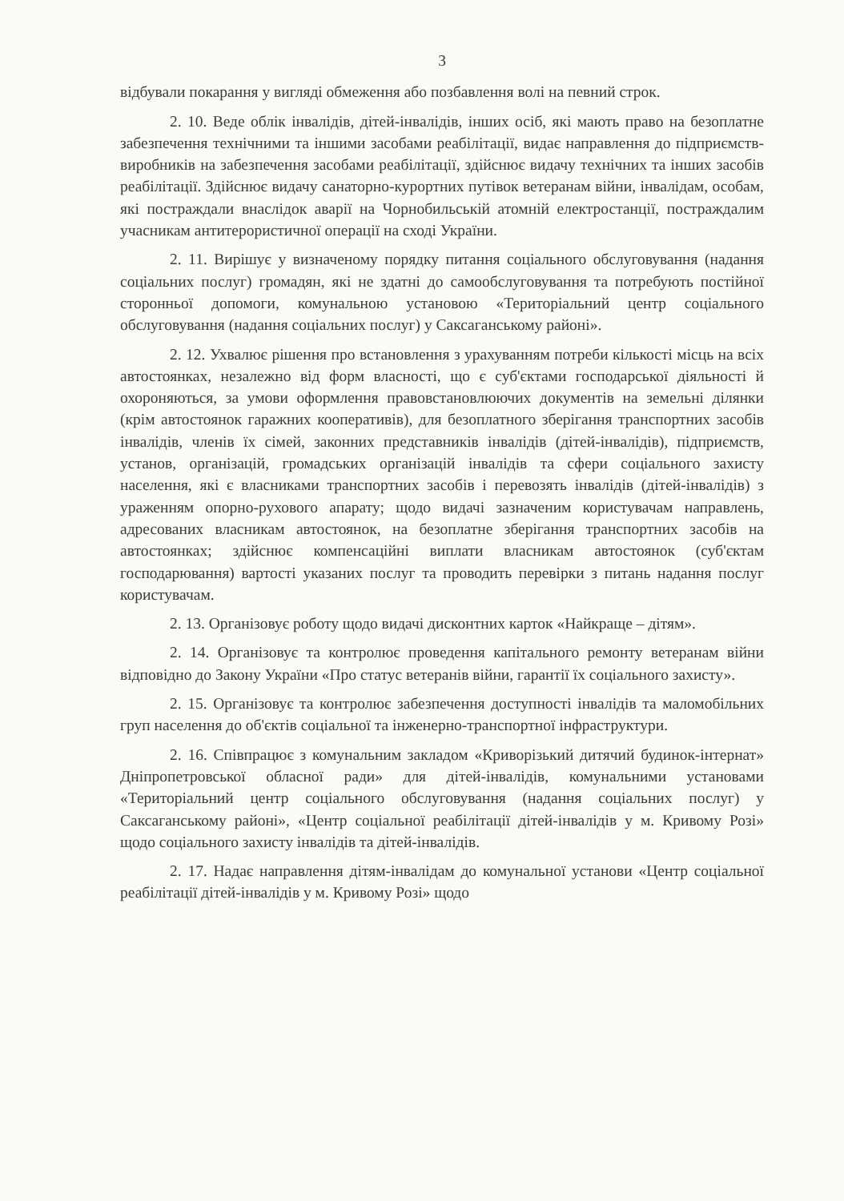3
відбували покарання у вигляді обмеження або позбавлення волі на певний строк.
2. 10. Веде облік інвалідів, дітей-інвалідів, інших осіб, які мають право на безоплатне забезпечення технічними та іншими засобами реабілітації, видає направлення до підприємств-виробників на забезпечення засобами реабілітації, здійснює видачу технічних та інших засобів реабілітації. Здійснює видачу санаторно-курортних путівок ветеранам війни, інвалідам, особам, які постраждали внаслідок аварії на Чорнобильській атомній електростанції, постраждалим учасникам антитерористичної операції на сході України.
2. 11. Вирішує у визначеному порядку питання соціального обслуговування (надання соціальних послуг) громадян, які не здатні до самообслуговування та потребують постійної сторонньої допомоги, комунальною установою «Територіальний центр соціального обслуговування (надання соціальних послуг) у Саксаганському районі».
2. 12. Ухвалює рішення про встановлення з урахуванням потреби кількості місць на всіх автостоянках, незалежно від форм власності, що є суб'єктами господарської діяльності й охороняються, за умови оформлення правовстановлюючих документів на земельні ділянки (крім автостоянок гаражних кооперативів), для безоплатного зберігання транспортних засобів інвалідів, членів їх сімей, законних представників інвалідів (дітей-інвалідів), підприємств, установ, організацій, громадських організацій інвалідів та сфери соціального захисту населення, які є власниками транспортних засобів і перевозять інвалідів (дітей-інвалідів) з ураженням опорно-рухового апарату; щодо видачі зазначеним користувачам направлень, адресованих власникам автостоянок, на безоплатне зберігання транспортних засобів на автостоянках; здійснює компенсаційні виплати власникам автостоянок (суб'єктам господарювання) вартості указаних послуг та проводить перевірки з питань надання послуг користувачам.
2. 13. Організовує роботу щодо видачі дисконтних карток «Найкраще – дітям».
2. 14. Організовує та контролює проведення капітального ремонту ветеранам війни відповідно до Закону України «Про статус ветеранів війни, гарантії їх соціального захисту».
2. 15. Організовує та контролює забезпечення доступності інвалідів та маломобільних груп населення до об'єктів соціальної та інженерно-транспортної інфраструктури.
2. 16. Співпрацює з комунальним закладом «Криворізький дитячий будинок-інтернат» Дніпропетровської обласної ради» для дітей-інвалідів, комунальними установами «Територіальний центр соціального обслуговування (надання соціальних послуг) у Саксаганському районі», «Центр соціальної реабілітації дітей-інвалідів у м. Кривому Розі» щодо соціального захисту інвалідів та дітей-інвалідів.
2. 17. Надає направлення дітям-інвалідам до комунальної установи «Центр соціальної реабілітації дітей-інвалідів у м. Кривому Розі» щодо